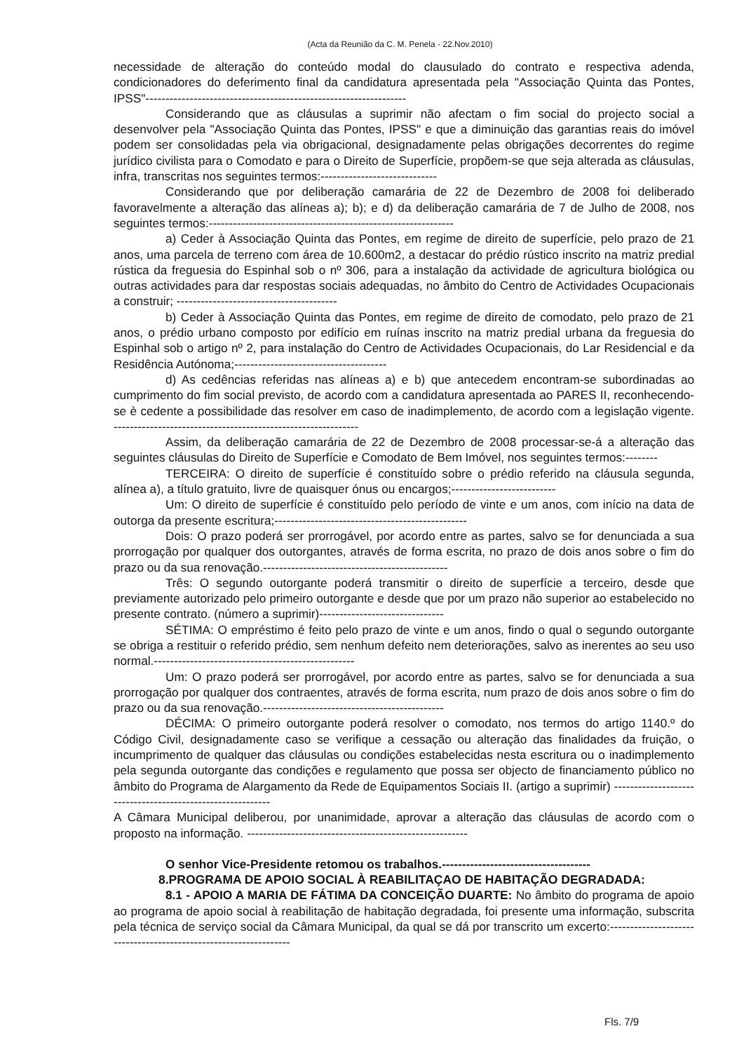(Acta da Reunião da C. M. Penela - 22.Nov.2010)
necessidade de alteração do conteúdo modal do clausulado do contrato e respectiva adenda, condicionadores do deferimento final da candidatura apresentada pela "Associação Quinta das Pontes, IPSS"-----------------------------------------------------------------
Considerando que as cláusulas a suprimir não afectam o fim social do projecto social a desenvolver pela "Associação Quinta das Pontes, IPSS" e que a diminuição das garantias reais do imóvel podem ser consolidadas pela via obrigacional, designadamente pelas obrigações decorrentes do regime jurídico civilista para o Comodato e para o Direito de Superfície, propõem-se que seja alterada as cláusulas, infra, transcritas nos seguintes termos:-----------------------------
Considerando que por deliberação camarária de 22 de Dezembro de 2008 foi deliberado favoravelmente a alteração das alíneas a); b); e d) da deliberação camarária de 7 de Julho de 2008, nos seguintes termos:-------------------------------------------------------------
a) Ceder à Associação Quinta das Pontes, em regime de direito de superfície, pelo prazo de 21 anos, uma parcela de terreno com área de 10.600m2, a destacar do prédio rústico inscrito na matriz predial rústica da freguesia do Espinhal sob o nº 306, para a instalação da actividade de agricultura biológica ou outras actividades para dar respostas sociais adequadas, no âmbito do Centro de Actividades Ocupacionais a construir; ----------------------------------------
b) Ceder à Associação Quinta das Pontes, em regime de direito de comodato, pelo prazo de 21 anos, o prédio urbano composto por edifício em ruínas inscrito na matriz predial urbana da freguesia do Espinhal sob o artigo nº 2, para instalação do Centro de Actividades Ocupacionais, do Lar Residencial e da Residência Autónoma;--------------------------------------
d) As cedências referidas nas alíneas a) e b) que antecedem encontram-se subordinadas ao cumprimento do fim social previsto, de acordo com a candidatura apresentada ao PARES II, reconhecendo-se è cedente a possibilidade das resolver em caso de inadimplemento, de acordo com a legislação vigente. -------------------------------------------------------------
Assim, da deliberação camarária de 22 de Dezembro de 2008 processar-se-á a alteração das seguintes cláusulas do Direito de Superfície e Comodato de Bem Imóvel, nos seguintes termos:--------
TERCEIRA: O direito de superfície é constituído sobre o prédio referido na cláusula segunda, alínea a), a título gratuito, livre de quaisquer ónus ou encargos;--------------------------
Um: O direito de superfície é constituído pelo período de vinte e um anos, com início na data de outorga da presente escritura;------------------------------------------------
Dois: O prazo poderá ser prorrogável, por acordo entre as partes, salvo se for denunciada a sua prorrogação por qualquer dos outorgantes, através de forma escrita, no prazo de dois anos sobre o fim do prazo ou da sua renovação.----------------------------------------------
Três: O segundo outorgante poderá transmitir o direito de superfície a terceiro, desde que previamente autorizado pelo primeiro outorgante e desde que por um prazo não superior ao estabelecido no presente contrato. (número a suprimir)-------------------------------
SÉTIMA: O empréstimo é feito pelo prazo de vinte e um anos, findo o qual o segundo outorgante se obriga a restituir o referido prédio, sem nenhum defeito nem deteriorações, salvo as inerentes ao seu uso normal.--------------------------------------------------
Um: O prazo poderá ser prorrogável, por acordo entre as partes, salvo se for denunciada a sua prorrogação por qualquer dos contraentes, através de forma escrita, num prazo de dois anos sobre o fim do prazo ou da sua renovação.---------------------------------------------
DÉCIMA: O primeiro outorgante poderá resolver o comodato, nos termos do artigo 1140.º do Código Civil, designadamente caso se verifique a cessação ou alteração das finalidades da fruição, o incumprimento de qualquer das cláusulas ou condições estabelecidas nesta escritura ou o inadimplemento pela segunda outorgante das condições e regulamento que possa ser objecto de financiamento público no âmbito do Programa de Alargamento da Rede de Equipamentos Sociais II. (artigo a suprimir) -----------------------------------------------------------
A Câmara Municipal deliberou, por unanimidade, aprovar a alteração das cláusulas de acordo com o proposto na informação. -------------------------------------------------------
O senhor Vice-Presidente retomou os trabalhos.-------------------------------------
8.PROGRAMA DE APOIO SOCIAL À REABILITAÇAO DE HABITAÇÃO DEGRADADA:
8.1 - APOIO A MARIA DE FÁTIMA DA CONCEIÇÃO DUARTE: No âmbito do programa de apoio ao programa de apoio social à reabilitação de habitação degradada, foi presente uma informação, subscrita pela técnica de serviço social da Câmara Municipal, da qual se dá por transcrito um excerto:-----------------------------------------------------------------
Fls. 7/9